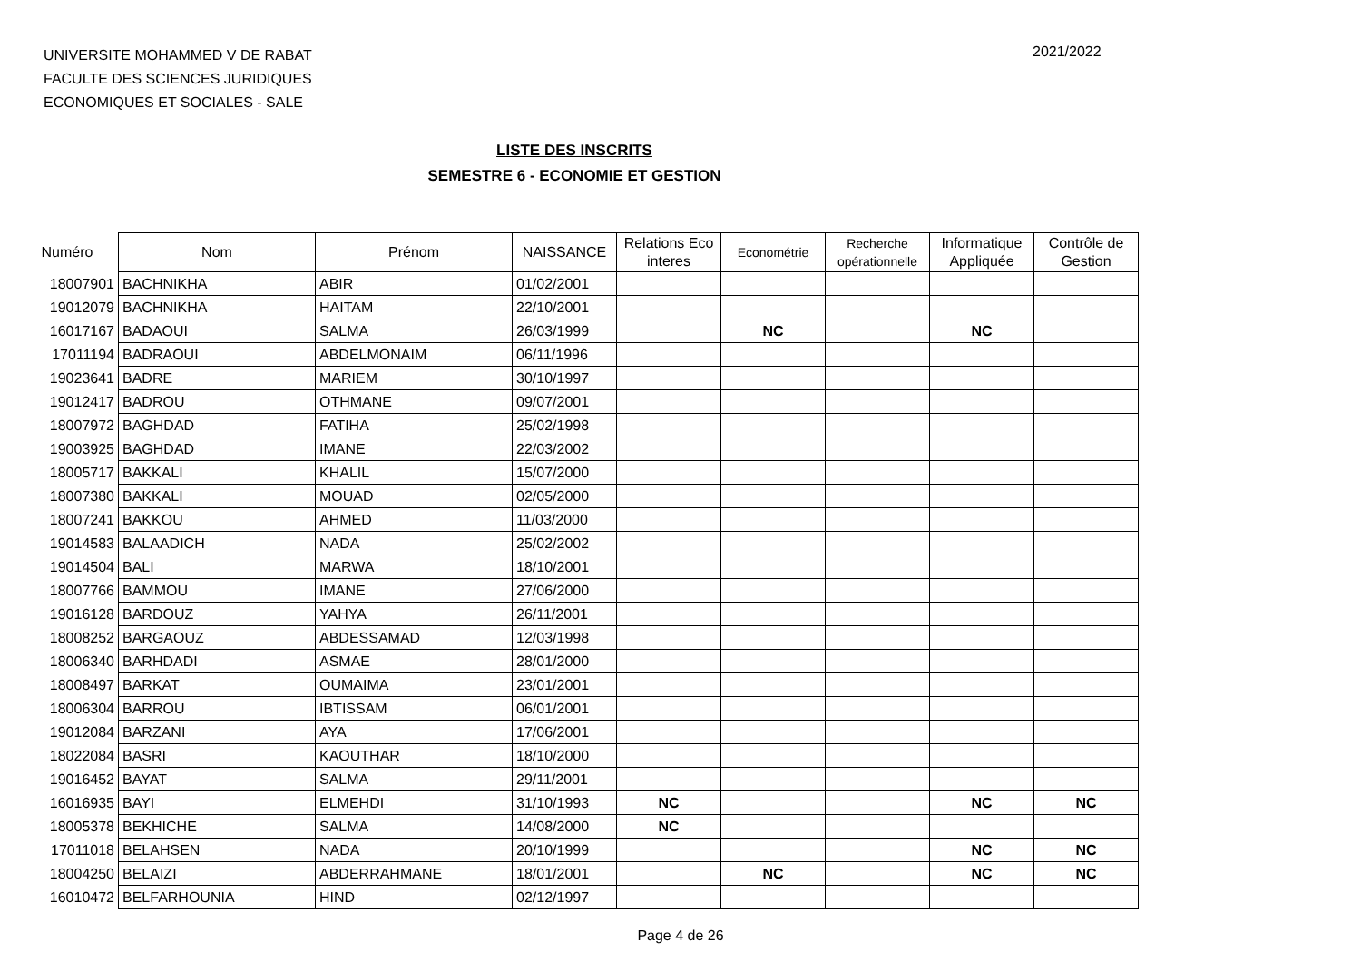UNIVERSITE MOHAMMED V DE RABAT
FACULTE DES SCIENCES JURIDIQUES
ECONOMIQUES ET SOCIALES - SALE
2021/2022
LISTE DES INSCRITS
SEMESTRE 6 - ECONOMIE ET GESTION
| Numéro | Nom | Prénom | NAISSANCE | Relations Eco interes | Econométrie | Recherche opérationnelle | Informatique Appliquée | Contrôle de Gestion |
| --- | --- | --- | --- | --- | --- | --- | --- | --- |
| 18007901 | BACHNIKHA | ABIR | 01/02/2001 | | | | | |
| 19012079 | BACHNIKHA | HAITAM | 22/10/2001 | | | | | |
| 16017167 | BADAOUI | SALMA | 26/03/1999 | | NC | | NC | |
| 17011194 | BADRAOUI | ABDELMONAIM | 06/11/1996 | | | | | |
| 19023641 | BADRE | MARIEM | 30/10/1997 | | | | | |
| 19012417 | BADROU | OTHMANE | 09/07/2001 | | | | | |
| 18007972 | BAGHDAD | FATIHA | 25/02/1998 | | | | | |
| 19003925 | BAGHDAD | IMANE | 22/03/2002 | | | | | |
| 18005717 | BAKKALI | KHALIL | 15/07/2000 | | | | | |
| 18007380 | BAKKALI | MOUAD | 02/05/2000 | | | | | |
| 18007241 | BAKKOU | AHMED | 11/03/2000 | | | | | |
| 19014583 | BALAADICH | NADA | 25/02/2002 | | | | | |
| 19014504 | BALI | MARWA | 18/10/2001 | | | | | |
| 18007766 | BAMMOU | IMANE | 27/06/2000 | | | | | |
| 19016128 | BARDOUZ | YAHYA | 26/11/2001 | | | | | |
| 18008252 | BARGAOUZ | ABDESSAMAD | 12/03/1998 | | | | | |
| 18006340 | BARHDADI | ASMAE | 28/01/2000 | | | | | |
| 18008497 | BARKAT | OUMAIMA | 23/01/2001 | | | | | |
| 18006304 | BARROU | IBTISSAM | 06/01/2001 | | | | | |
| 19012084 | BARZANI | AYA | 17/06/2001 | | | | | |
| 18022084 | BASRI | KAOUTHAR | 18/10/2000 | | | | | |
| 19016452 | BAYAT | SALMA | 29/11/2001 | | | | | |
| 16016935 | BAYI | ELMEHDI | 31/10/1993 | NC | | | NC | NC |
| 18005378 | BEKHICHE | SALMA | 14/08/2000 | NC | | | | |
| 17011018 | BELAHSEN | NADA | 20/10/1999 | | | | NC | NC |
| 18004250 | BELAIZI | ABDERRAHMANE | 18/01/2001 | | NC | | NC | NC |
| 16010472 | BELFARHOUNIA | HIND | 02/12/1997 | | | | | |
Page 4 de 26